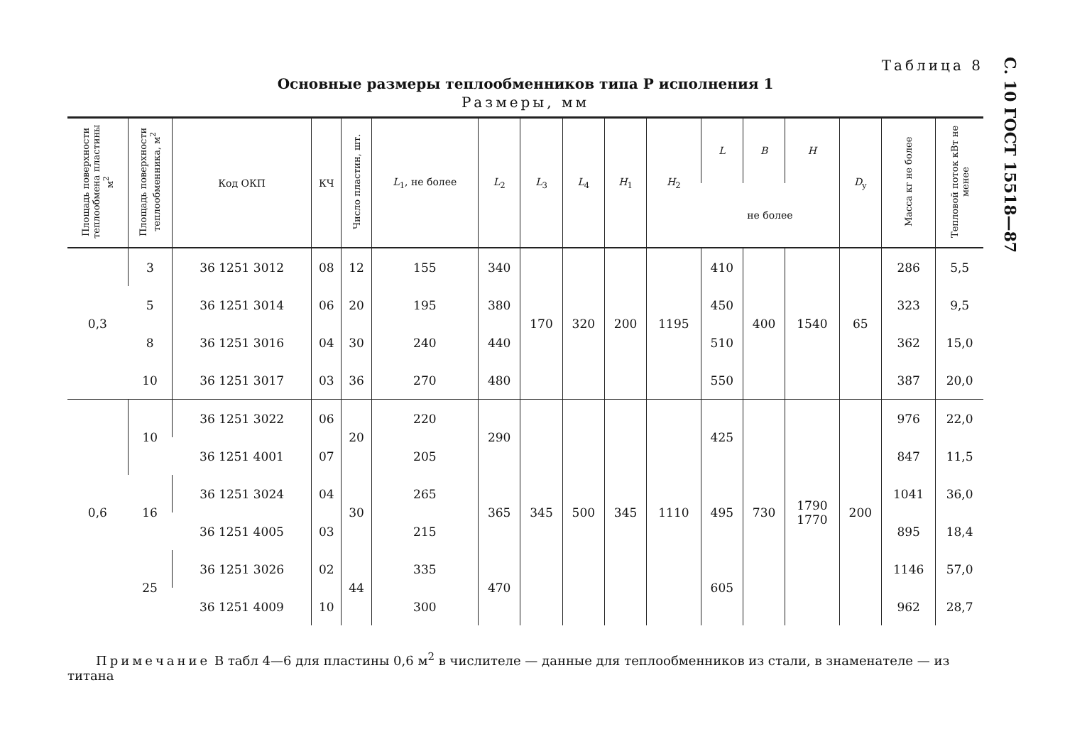С. 10 ГОСТ 15518—87
Таблица 8
Основные размеры теплообменников типа Р исполнения 1
Размеры, мм
| Площадь поверхности теплообмена пластины м<sup>2</sup> | Площадь поверхности теплообменника, м<sup>2</sup> | Код ОКП | КЧ | Число пластин, шт. | L<sub>1</sub>, не более | L<sub>2</sub> | L<sub>3</sub> | L<sub>4</sub> | H<sub>1</sub> | H<sub>2</sub> | L | B | H | D<sub>y</sub> | Масса кг не более | Тепловой поток кВт не менее |
| --- | --- | --- | --- | --- | --- | --- | --- | --- | --- | --- | --- | --- | --- | --- | --- | --- |
| | | | | | | | | | | | не более | | | | | |
| 0,3 | 3 | 36 1251 3012 | 08 | 12 | 155 | 340 | 170 | 320 | 200 | 1195 | 410 | 400 | 1540 | 65 | 286 | 5,5 |
| | 5 | 36 1251 3014 | 06 | 20 | 195 | 380 | | | | | 450 | | | | 323 | 9,5 |
| | 8 | 36 1251 3016 | 04 | 30 | 240 | 440 | | | | | 510 | | | | 362 | 15,0 |
| | 10 | 36 1251 3017 | 03 | 36 | 270 | 480 | | | | | 550 | | | | 387 | 20,0 |
| 0,6 | 10 | 36 1251 3022 | 06 | 20 | 220 | 290 | 345 | 500 | 345 | 1110 | 425 | 730 | 1790 1770 | 200 | 976 | 22,0 |
| | | 36 1251 4001 | 07 | | 205 | | | | | | | | | | 847 | 11,5 |
| | 16 | 36 1251 3024 | 04 | 30 | 265 | 365 | | | | | 495 | | | | 1041 | 36,0 |
| | | 36 1251 4005 | 03 | | 215 | | | | | | | | | | 895 | 18,4 |
| | 25 | 36 1251 3026 | 02 | 44 | 335 | 470 | | | | | 605 | | | | 1146 | 57,0 |
| | | 36 1251 4009 | 10 | | 300 | | | | | | | | | | 962 | 28,7 |
Примечание В табл 4—6 для пластины 0,6 м<sup>2</sup> в числителе — данные для теплообменников из стали, в знаменателе — из титана